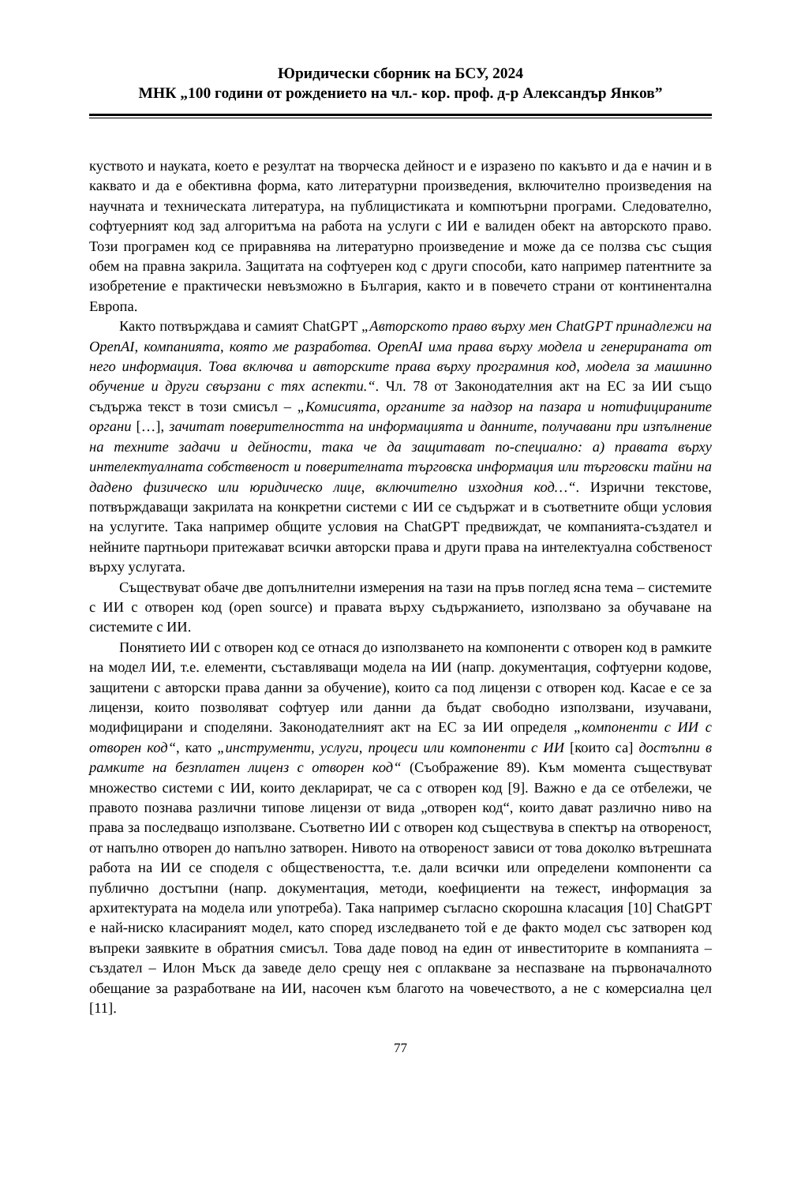Юридически сборник на БСУ, 2024
МНК „100 години от рождението на чл.- кор. проф. д-р Александър Янков”
куството и науката, което е резултат на творческа дейност и е изразено по какъвто и да е начин и в каквато и да е обективна форма, като литературни произведения, включително произведения на научната и техническата литература, на публицистиката и компютърни програми. Следователно, софтуерният код зад алгоритъма на работа на услуги с ИИ е валиден обект на авторското право. Този програмен код се приравнява на литературно произведение и може да се ползва със същия обем на правна закрила. Защитата на софтуерен код с други способи, като например патентните за изобретение е практически невъзможно в България, както и в повечето страни от континентална Европа.
Както потвърждава и самият ChatGPT „Авторското право върху мен ChatGPT принадлежи на OpenAI, компанията, която ме разработва. OpenAI има права върху модела и генерираната от него информация. Това включва и авторските права върху програмния код, модела за машинно обучение и други свързани с тях аспекти.“. Чл. 78 от Законодателния акт на ЕС за ИИ също съдържа текст в този смисъл – „Комисията, органите за надзор на пазара и нотифицираните органи […], зачитат поверителността на информацията и данните, получавани при изпълнение на техните задачи и дейности, така че да защитават по-специално: а) правата върху интелектуалната собственост и поверителната търговска информация или търговски тайни на дадено физическо или юридическо лице, включително изходния код…“. Изрични текстове, потвърждаващи закрилата на конкретни системи с ИИ се съдържат и в съответните общи условия на услугите. Така например общите условия на ChatGPT предвиждат, че компанията-създател и нейните партньори притежават всички авторски права и други права на интелектуална собственост върху услугата.
Съществуват обаче две допълнителни измерения на тази на пръв поглед ясна тема – системите с ИИ с отворен код (open source) и правата върху съдържанието, използвано за обучаване на системите с ИИ.
Понятието ИИ с отворен код се отнася до използването на компоненти с отворен код в рамките на модел ИИ, т.е. елементи, съставляващи модела на ИИ (напр. документация, софтуерни кодове, защитени с авторски права данни за обучение), които са под лицензи с отворен код. Касае е се за лицензи, които позволяват софтуер или данни да бъдат свободно използвани, изучавани, модифицирани и споделяни. Законодателният акт на ЕС за ИИ определя „компоненти с ИИ с отворен код“, като „инструменти, услуги, процеси или компоненти с ИИ [които са] достъпни в рамките на безплатен лиценз с отворен код“ (Съображение 89). Към момента съществуват множество системи с ИИ, които декларират, че са с отворен код [9]. Важно е да се отбележи, че правото познава различни типове лицензи от вида „отворен код“, които дават различно ниво на права за последващо използване. Съответно ИИ с отворен код съществува в спектър на отвореност, от напълно отворен до напълно затворен. Нивото на отвореност зависи от това доколко вътрешната работа на ИИ се споделя с обществеността, т.е. дали всички или определени компоненти са публично достъпни (напр. документация, методи, коефициенти на тежест, информация за архитектурата на модела или употреба). Така например съгласно скорошна класация [10] ChatGPT е най-ниско класираният модел, като според изследването той е де факто модел със затворен код въпреки заявките в обратния смисъл. Това даде повод на един от инвеститорите в компанията – създател – Илон Мъск да заведе дело срещу нея с оплакване за неспазване на първоначалното обещание за разработване на ИИ, насочен към благото на човечеството, а не с комерсиална цел [11].
77